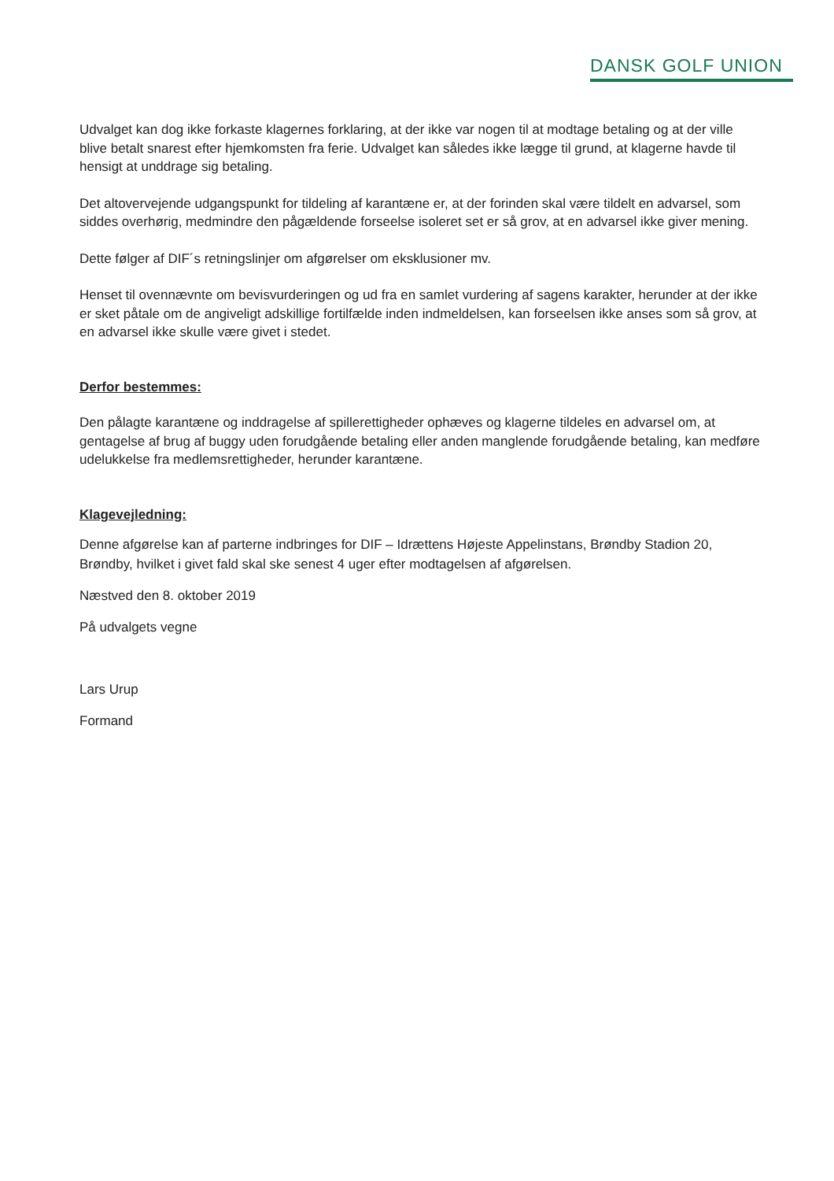DANSK GOLF UNION
Udvalget kan dog ikke forkaste klagernes forklaring, at der ikke var nogen til at modtage betaling og at der ville blive betalt snarest efter hjemkomsten fra ferie. Udvalget kan således ikke lægge til grund, at klagerne havde til hensigt at unddrage sig betaling.
Det altovervejende udgangspunkt for tildeling af karantæne er, at der forinden skal være tildelt en advarsel, som siddes overhørig, medmindre den pågældende forseelse isoleret set er så grov, at en advarsel ikke giver mening.
Dette følger af DIF´s retningslinjer om afgørelser om eksklusioner mv.
Henset til ovennævnte om bevisvurderingen og ud fra en samlet vurdering af sagens karakter, herunder at der ikke er sket påtale om de angiveligt adskillige fortilfælde inden indmeldelsen, kan forseelsen ikke anses som så grov, at en advarsel ikke skulle være givet i stedet.
Derfor bestemmes:
Den pålagte karantæne og inddragelse af spillerettigheder ophæves og klagerne tildeles en advarsel om, at gentagelse af brug af buggy uden forudgående betaling eller anden manglende forudgående betaling, kan medføre udelukkelse fra medlemsrettigheder, herunder karantæne.
Klagevejledning:
Denne afgørelse kan af parterne indbringes for DIF – Idrættens Højeste Appelinstans, Brøndby Stadion 20, Brøndby, hvilket i givet fald skal ske senest 4 uger efter modtagelsen af afgørelsen.
Næstved den 8. oktober 2019
På udvalgets vegne
Lars Urup
Formand